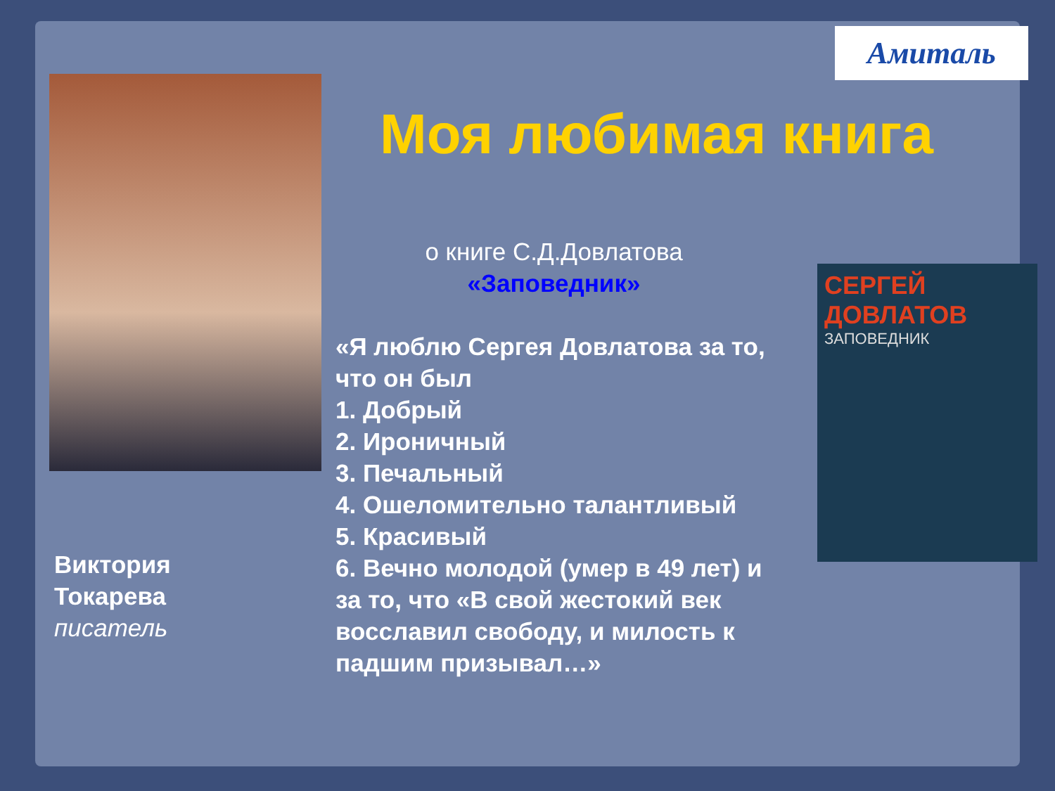Амиталь
Моя любимая книга
о книге С.Д.Довлатова
«Заповедник»
«Я люблю Сергея Довлатова за то, что он был
1. Добрый
2. Ироничный
3. Печальный
4. Ошеломительно талантливый
5. Красивый
6. Вечно молодой (умер в 49 лет) и за то, что «В свой жестокий век восславил свободу, и милость к падшим призывал…»
СЕРГЕЙ ДОВЛАТОВ
ЗАПОВЕДНИК
Виктория
Токарева
писатель